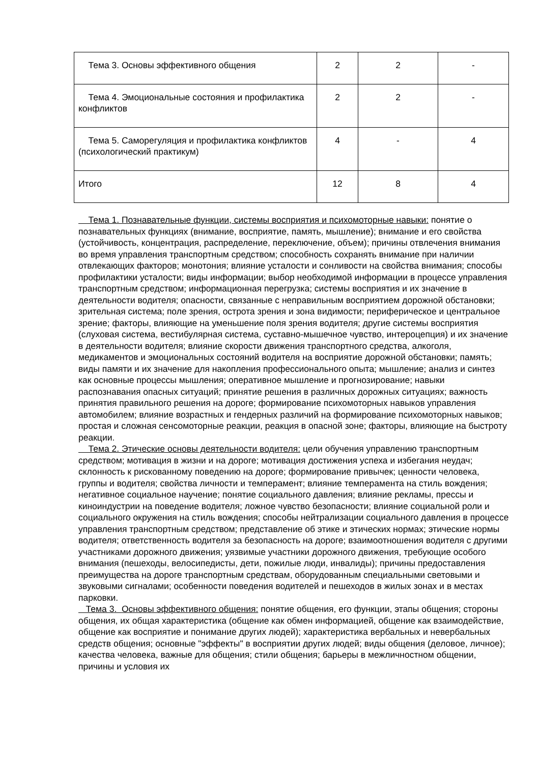| Тема 3. Основы эффективного общения | 2 | 2 | - |
| Тема 4. Эмоциональные состояния и профилактика конфликтов | 2 | 2 | - |
| Тема 5. Саморегуляция и профилактика конфликтов (психологический практикум) | 4 | - | 4 |
| Итого | 12 | 8 | 4 |
Тема 1. Познавательные функции, системы восприятия и психомоторные навыки: понятие о познавательных функциях (внимание, восприятие, память, мышление); внимание и его свойства (устойчивость, концентрация, распределение, переключение, объем); причины отвлечения внимания во время управления транспортным средством; способность сохранять внимание при наличии отвлекающих факторов; монотония; влияние усталости и сонливости на свойства внимания; способы профилактики усталости; виды информации; выбор необходимой информации в процессе управления транспортным средством; информационная перегрузка; системы восприятия и их значение в деятельности водителя; опасности, связанные с неправильным восприятием дорожной обстановки; зрительная система; поле зрения, острота зрения и зона видимости; периферическое и центральное зрение; факторы, влияющие на уменьшение поля зрения водителя; другие системы восприятия (слуховая система, вестибулярная система, суставно-мышечное чувство, интероцепция) и их значение в деятельности водителя; влияние скорости движения транспортного средства, алкоголя, медикаментов и эмоциональных состояний водителя на восприятие дорожной обстановки; память; виды памяти и их значение для накопления профессионального опыта; мышление; анализ и синтез как основные процессы мышления; оперативное мышление и прогнозирование; навыки распознавания опасных ситуаций; принятие решения в различных дорожных ситуациях; важность принятия правильного решения на дороге; формирование психомоторных навыков управления автомобилем; влияние возрастных и гендерных различий на формирование психомоторных навыков; простая и сложная сенсомоторные реакции, реакция в опасной зоне; факторы, влияющие на быстроту реакции.
Тема 2. Этические основы деятельности водителя: цели обучения управлению транспортным средством; мотивация в жизни и на дороге; мотивация достижения успеха и избегания неудач; склонность к рискованному поведению на дороге; формирование привычек; ценности человека, группы и водителя; свойства личности и темперамент; влияние темперамента на стиль вождения; негативное социальное научение; понятие социального давления; влияние рекламы, прессы и киноиндустрии на поведение водителя; ложное чувство безопасности; влияние социальной роли и социального окружения на стиль вождения; способы нейтрализации социального давления в процессе управления транспортным средством; представление об этике и этических нормах; этические нормы водителя; ответственность водителя за безопасность на дороге; взаимоотношения водителя с другими участниками дорожного движения; уязвимые участники дорожного движения, требующие особого внимания (пешеходы, велосипедисты, дети, пожилые люди, инвалиды); причины предоставления преимущества на дороге транспортным средствам, оборудованным специальными световыми и звуковыми сигналами; особенности поведения водителей и пешеходов в жилых зонах и в местах парковки.
Тема 3. Основы эффективного общения: понятие общения, его функции, этапы общения; стороны общения, их общая характеристика (общение как обмен информацией, общение как взаимодействие, общение как восприятие и понимание других людей); характеристика вербальных и невербальных средств общения; основные "эффекты" в восприятии других людей; виды общения (деловое, личное); качества человека, важные для общения; стили общения; барьеры в межличностном общении, причины и условия их